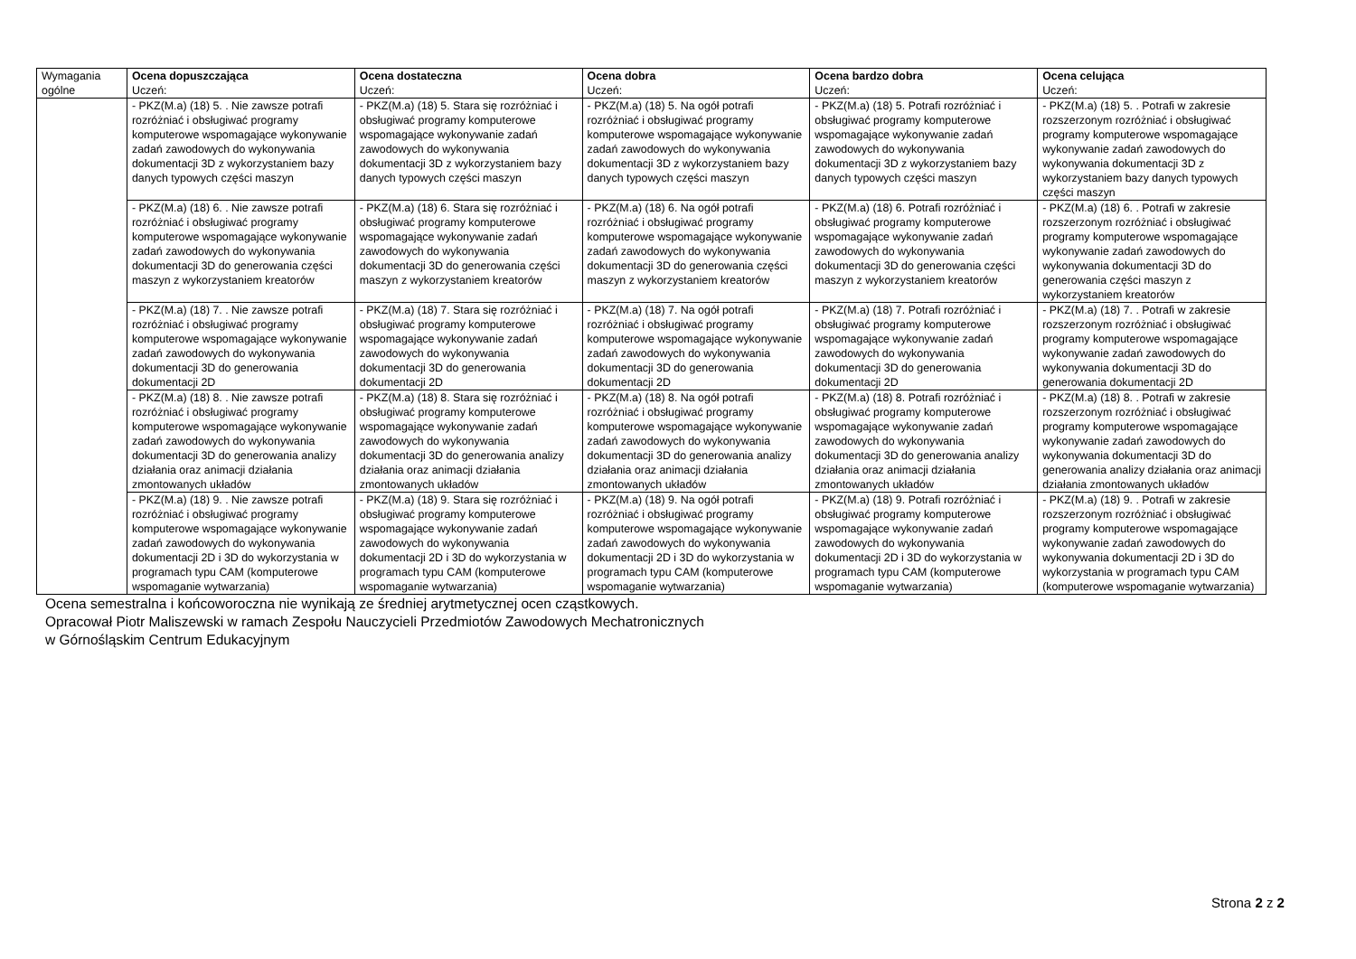| Wymagania ogólne | Ocena dopuszczająca Uczeń: | Ocena dostateczna Uczeń: | Ocena dobra Uczeń: | Ocena bardzo dobra Uczeń: | Ocena celująca Uczeń: |
| | - PKZ(M.a) (18) 5. . Nie zawsze potrafi rozróżniać i obsługiwać programy komputerowe wspomagające wykonywanie zadań zawodowych do wykonywania dokumentacji 3D z wykorzystaniem bazy danych typowych części maszyn | - PKZ(M.a) (18) 5. Stara się rozróżniać i obsługiwać programy komputerowe wspomagające wykonywanie zadań zawodowych do wykonywania dokumentacji 3D z wykorzystaniem bazy danych typowych części maszyn | - PKZ(M.a) (18) 5. Na ogół potrafi rozróżniać i obsługiwać programy komputerowe wspomagające wykonywanie zadań zawodowych do wykonywania dokumentacji 3D z wykorzystaniem bazy danych typowych części maszyn | - PKZ(M.a) (18) 5. Potrafi rozróżniać i obsługiwać programy komputerowe wspomagające wykonywanie zadań zawodowych do wykonywania dokumentacji 3D z wykorzystaniem bazy danych typowych części maszyn | - PKZ(M.a) (18) 5. . Potrafi w zakresie rozszerzonym rozróżniać i obsługiwać programy komputerowe wspomagające wykonywanie zadań zawodowych do wykonywania dokumentacji 3D z wykorzystaniem bazy danych typowych części maszyn |
| | - PKZ(M.a) (18) 6. . Nie zawsze potrafi rozróżniać i obsługiwać programy komputerowe wspomagające wykonywanie zadań zawodowych do wykonywania dokumentacji 3D do generowania części maszyn z wykorzystaniem kreatorów | - PKZ(M.a) (18) 6. Stara się rozróżniać i obsługiwać programy komputerowe wspomagające wykonywanie zadań zawodowych do wykonywania dokumentacji 3D do generowania części maszyn z wykorzystaniem kreatorów | - PKZ(M.a) (18) 6. Na ogół potrafi rozróżniać i obsługiwać programy komputerowe wspomagające wykonywanie zadań zawodowych do wykonywania dokumentacji 3D do generowania części maszyn z wykorzystaniem kreatorów | - PKZ(M.a) (18) 6. Potrafi rozróżniać i obsługiwać programy komputerowe wspomagające wykonywanie zadań zawodowych do wykonywania dokumentacji 3D do generowania części maszyn z wykorzystaniem kreatorów | - PKZ(M.a) (18) 6. . Potrafi w zakresie rozszerzonym rozróżniać i obsługiwać programy komputerowe wspomagające wykonywanie zadań zawodowych do wykonywania dokumentacji 3D do generowania części maszyn z wykorzystaniem kreatorów |
| | - PKZ(M.a) (18) 7. . Nie zawsze potrafi rozróżniać i obsługiwać programy komputerowe wspomagające wykonywanie zadań zawodowych do wykonywania dokumentacji 3D do generowania dokumentacji 2D | - PKZ(M.a) (18) 7. Stara się rozróżniać i obsługiwać programy komputerowe wspomagające wykonywanie zadań zawodowych do wykonywania dokumentacji 3D do generowania dokumentacji 2D | - PKZ(M.a) (18) 7. Na ogół potrafi rozróżniać i obsługiwać programy komputerowe wspomagające wykonywanie zadań zawodowych do wykonywania dokumentacji 3D do generowania dokumentacji 2D | - PKZ(M.a) (18) 7. Potrafi rozróżniać i obsługiwać programy komputerowe wspomagające wykonywanie zadań zawodowych do wykonywania dokumentacji 3D do generowania dokumentacji 2D | - PKZ(M.a) (18) 7. . Potrafi w zakresie rozszerzonym rozróżniać i obsługiwać programy komputerowe wspomagające wykonywanie zadań zawodowych do wykonywania dokumentacji 3D do generowania dokumentacji 2D |
| | - PKZ(M.a) (18) 8. . Nie zawsze potrafi rozróżniać i obsługiwać programy komputerowe wspomagające wykonywanie zadań zawodowych do wykonywania dokumentacji 3D do generowania analizy działania oraz animacji działania zmontowanych układów | - PKZ(M.a) (18) 8. Stara się rozróżniać i obsługiwać programy komputerowe wspomagające wykonywanie zadań zawodowych do wykonywania dokumentacji 3D do generowania analizy działania oraz animacji działania zmontowanych układów | - PKZ(M.a) (18) 8. Na ogół potrafi rozróżniać i obsługiwać programy komputerowe wspomagające wykonywanie zadań zawodowych do wykonywania dokumentacji 3D do generowania analizy działania oraz animacji działania zmontowanych układów | - PKZ(M.a) (18) 8. Potrafi rozróżniać i obsługiwać programy komputerowe wspomagające wykonywanie zadań zawodowych do wykonywania dokumentacji 3D do generowania analizy działania oraz animacji działania zmontowanych układów | - PKZ(M.a) (18) 8. . Potrafi w zakresie rozszerzonym rozróżniać i obsługiwać programy komputerowe wspomagające wykonywanie zadań zawodowych do wykonywania dokumentacji 3D do generowania analizy działania oraz animacji działania zmontowanych układów |
| | - PKZ(M.a) (18) 9. . Nie zawsze potrafi rozróżniać i obsługiwać programy komputerowe wspomagające wykonywanie zadań zawodowych do wykonywania dokumentacji 2D i 3D do wykorzystania w programach typu CAM (komputerowe wspomaganie wytwarzania) | - PKZ(M.a) (18) 9. Stara się rozróżniać i obsługiwać programy komputerowe wspomagające wykonywanie zadań zawodowych do wykonywania dokumentacji 2D i 3D do wykorzystania w programach typu CAM (komputerowe wspomaganie wytwarzania) | - PKZ(M.a) (18) 9. Na ogół potrafi rozróżniać i obsługiwać programy komputerowe wspomagające wykonywanie zadań zawodowych do wykonywania dokumentacji 2D i 3D do wykorzystania w programach typu CAM (komputerowe wspomaganie wytwarzania) | - PKZ(M.a) (18) 9. Potrafi rozróżniać i obsługiwać programy komputerowe wspomagające wykonywanie zadań zawodowych do wykonywania dokumentacji 2D i 3D do wykorzystania w programach typu CAM (komputerowe wspomaganie wytwarzania) | - PKZ(M.a) (18) 9. . Potrafi w zakresie rozszerzonym rozróżniać i obsługiwać programy komputerowe wspomagające wykonywanie zadań zawodowych do wykonywania dokumentacji 2D i 3D do wykorzystania w programach typu CAM (komputerowe wspomaganie wytwarzania) |
Ocena semestralna i końcoworoczna nie wynikają ze średniej arytmetycznej ocen cząstkowych.
Opracował Piotr Maliszewski w ramach Zespołu Nauczycieli Przedmiotów Zawodowych Mechatronicznych
w Górnośląskim Centrum Edukacyjnym
Strona 2 z 2